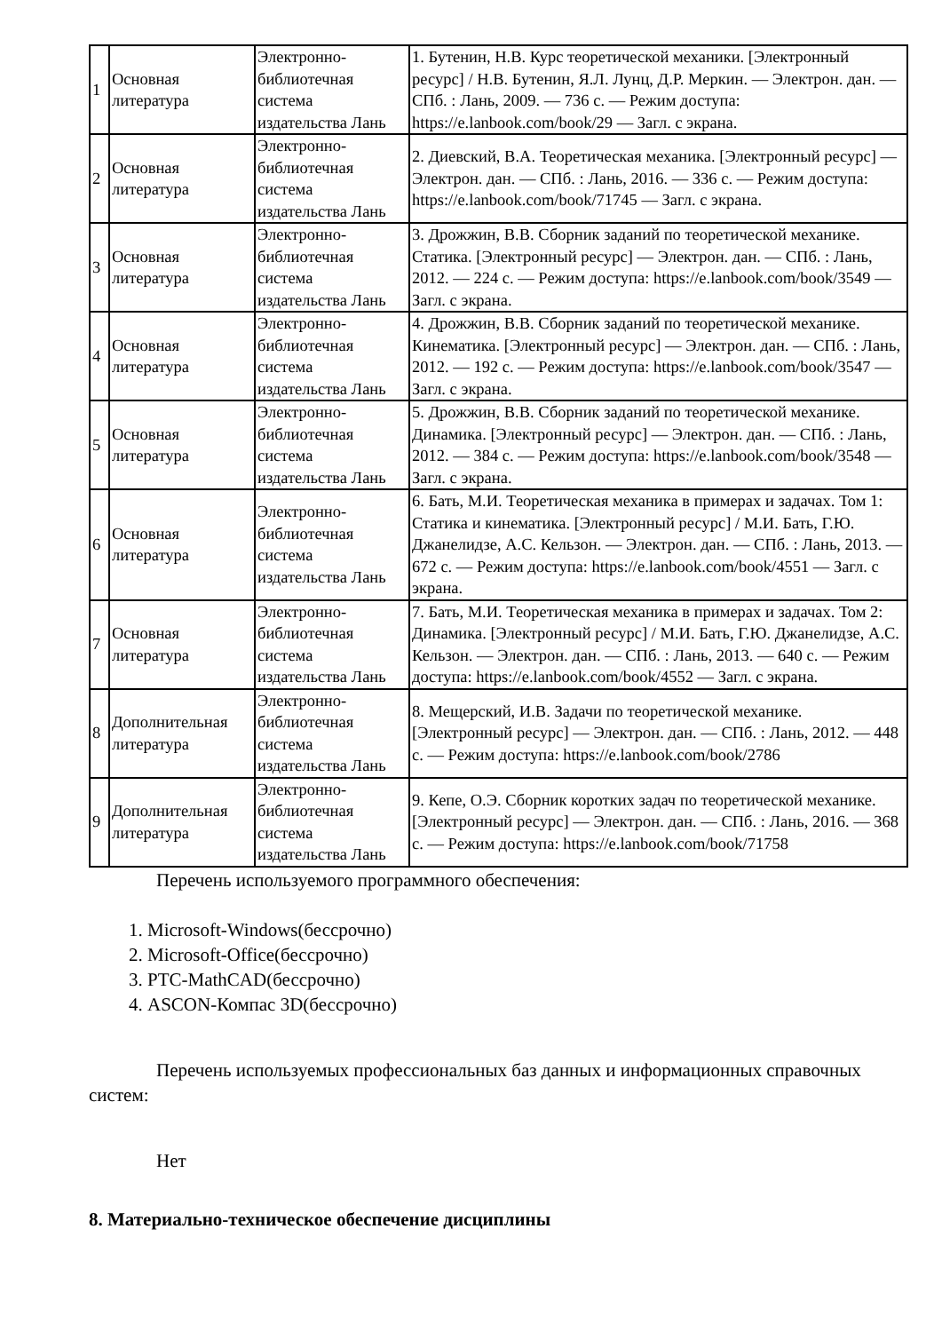| 1 | Основная литература | Электронно-библиотечная система издательства Лань | 1. Бутенин, Н.В. Курс теоретической механики. [Электронный ресурс] / Н.В. Бутенин, Я.Л. Лунц, Д.Р. Меркин. — Электрон. дан. — СПб. : Лань, 2009. — 736 с. — Режим доступа: https://e.lanbook.com/book/29 — Загл. с экрана. |
| 2 | Основная литература | Электронно-библиотечная система издательства Лань | 2. Диевский, В.А. Теоретическая механика. [Электронный ресурс] — Электрон. дан. — СПб. : Лань, 2016. — 336 с. — Режим доступа: https://e.lanbook.com/book/71745 — Загл. с экрана. |
| 3 | Основная литература | Электронно-библиотечная система издательства Лань | 3. Дрожжин, В.В. Сборник заданий по теоретической механике. Статика. [Электронный ресурс] — Электрон. дан. — СПб. : Лань, 2012. — 224 с. — Режим доступа: https://e.lanbook.com/book/3549 — Загл. с экрана. |
| 4 | Основная литература | Электронно-библиотечная система издательства Лань | 4. Дрожжин, В.В. Сборник заданий по теоретической механике. Кинематика. [Электронный ресурс] — Электрон. дан. — СПб. : Лань, 2012. — 192 с. — Режим доступа: https://e.lanbook.com/book/3547 — Загл. с экрана. |
| 5 | Основная литература | Электронно-библиотечная система издательства Лань | 5. Дрожжин, В.В. Сборник заданий по теоретической механике. Динамика. [Электронный ресурс] — Электрон. дан. — СПб. : Лань, 2012. — 384 с. — Режим доступа: https://e.lanbook.com/book/3548 — Загл. с экрана. |
| 6 | Основная литература | Электронно-библиотечная система издательства Лань | 6. Бать, М.И. Теоретическая механика в примерах и задачах. Том 1: Статика и кинематика. [Электронный ресурс] / М.И. Бать, Г.Ю. Джанелидзе, А.С. Кельзон. — Электрон. дан. — СПб. : Лань, 2013. — 672 с. — Режим доступа: https://e.lanbook.com/book/4551 — Загл. с экрана. |
| 7 | Основная литература | Электронно-библиотечная система издательства Лань | 7. Бать, М.И. Теоретическая механика в примерах и задачах. Том 2: Динамика. [Электронный ресурс] / М.И. Бать, Г.Ю. Джанелидзе, А.С. Кельзон. — Электрон. дан. — СПб. : Лань, 2013. — 640 с. — Режим доступа: https://e.lanbook.com/book/4552 — Загл. с экрана. |
| 8 | Дополнительная литература | Электронно-библиотечная система издательства Лань | 8. Мещерский, И.В. Задачи по теоретической механике. [Электронный ресурс] — Электрон. дан. — СПб. : Лань, 2012. — 448 с. — Режим доступа: https://e.lanbook.com/book/2786 |
| 9 | Дополнительная литература | Электронно-библиотечная система издательства Лань | 9. Кепе, О.Э. Сборник коротких задач по теоретической механике. [Электронный ресурс] — Электрон. дан. — СПб. : Лань, 2016. — 368 с. — Режим доступа: https://e.lanbook.com/book/71758 |
Перечень используемого программного обеспечения:
1. Microsoft-Windows(бессрочно)
2. Microsoft-Office(бессрочно)
3. PTC-MathCAD(бессрочно)
4. ASCON-Компас 3D(бессрочно)
Перечень используемых профессиональных баз данных и информационных справочных систем:
Нет
8. Материально-техническое обеспечение дисциплины